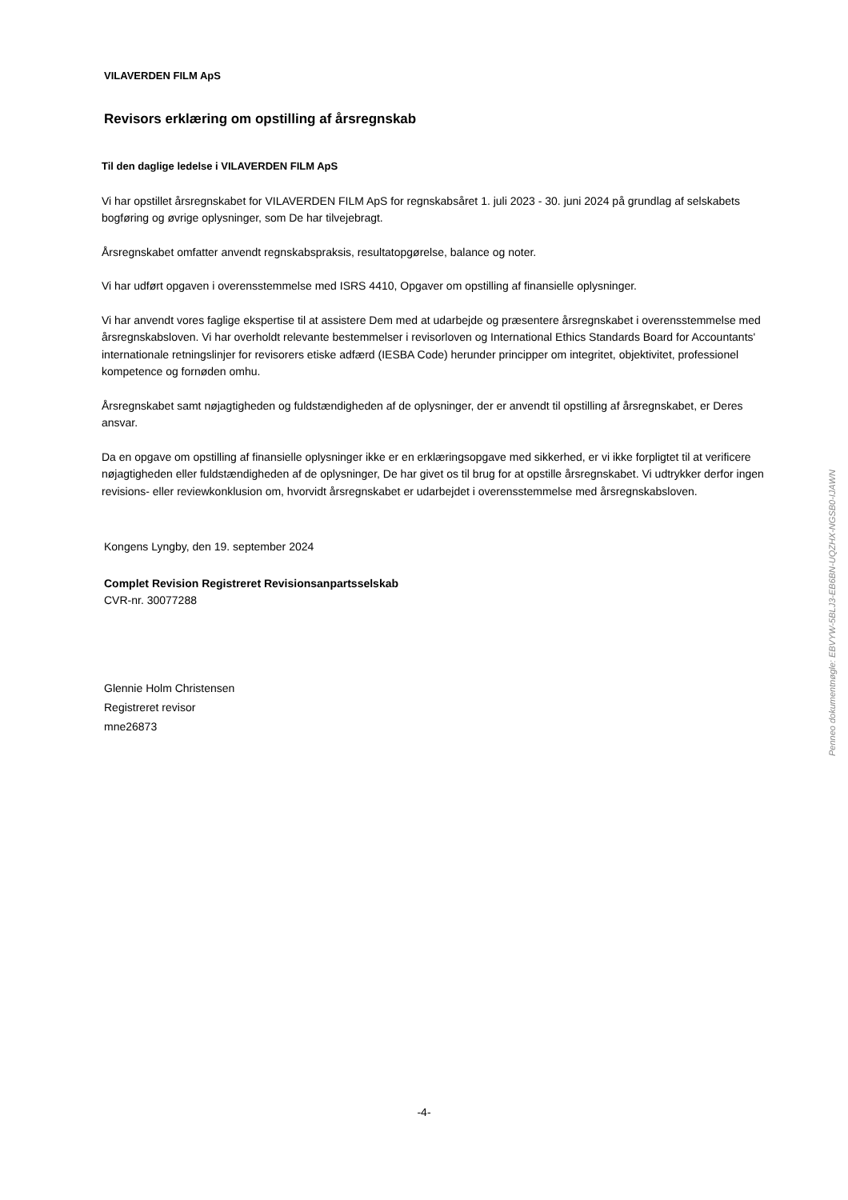VILAVERDEN FILM ApS
Revisors erklæring om opstilling af årsregnskab
Til den daglige ledelse i VILAVERDEN FILM ApS
Vi har opstillet årsregnskabet for VILAVERDEN FILM ApS for regnskabsåret 1. juli 2023 - 30. juni 2024 på grundlag af selskabets bogføring og øvrige oplysninger, som De har tilvejebragt.
Årsregnskabet omfatter anvendt regnskabspraksis, resultatopgørelse, balance og noter.
Vi har udført opgaven i overensstemmelse med ISRS 4410, Opgaver om opstilling af finansielle oplysninger.
Vi har anvendt vores faglige ekspertise til at assistere Dem med at udarbejde og præsentere årsregnskabet i overensstemmelse med årsregnskabsloven. Vi har overholdt relevante bestemmelser i revisorloven og International Ethics Standards Board for Accountants' internationale retningslinjer for revisorers etiske adfærd (IESBA Code) herunder principper om integritet, objektivitet, professionel kompetence og fornøden omhu.
Årsregnskabet samt nøjagtigheden og fuldstændigheden af de oplysninger, der er anvendt til opstilling af årsregnskabet, er Deres ansvar.
Da en opgave om opstilling af finansielle oplysninger ikke er en erklæringsopgave med sikkerhed, er vi ikke forpligtet til at verificere nøjagtigheden eller fuldstændigheden af de oplysninger, De har givet os til brug for at opstille årsregnskabet. Vi udtrykker derfor ingen revisions- eller reviewkonklusion om, hvorvidt årsregnskabet er udarbejdet i overensstemmelse med årsregnskabsloven.
Kongens Lyngby, den 19. september 2024
Complet Revision Registreret Revisionsanpartsselskab
CVR-nr. 30077288
Glennie Holm Christensen
Registreret revisor
mne26873
Penneo dokumentnøgle: EBVYW-5BLJ3-EB6BN-UQZHX-NGSB0-IJAWN
-4-